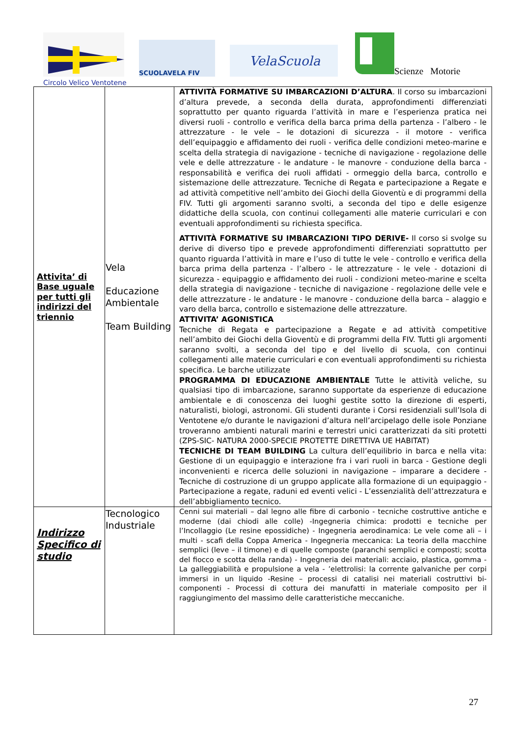SCUOLAVELA FIV
VelaScuola
Scienze Motorie
Circolo Velico Ventotene
| Attivita’ di Base uguale per tutti gli indirizzi del triennio | Vela Educazione Ambientale Team Building | ATTIVITÀ FORMATIVE SU IMBARCAZIONI D’ALTURA . Il corso su imbarcazioni d’altura prevede, a seconda della durata, approfondimenti differenziati soprattutto per quanto riguarda l’attività in mare e l’esperienza pratica nei diversi ruoli - controllo e verifica della barca prima della partenza - l’albero - le attrezzature - le vele – le dotazioni di sicurezza - il motore - verifica dell’equipaggio e affidamento dei ruoli - verifica delle condizioni meteo-marine e scelta della strategia di navigazione - tecniche di navigazione - regolazione delle vele e delle attrezzature - le andature - le manovre - conduzione della barca - responsabilità e verifica dei ruoli affidati - ormeggio della barca, controllo e sistemazione delle attrezzature. Tecniche di Regata e partecipazione a Regate e ad attività competitive nell’ambito dei Giochi della Gioventù e di programmi della FIV. Tutti gli argomenti saranno svolti, a seconda del tipo e delle esigenze didattiche della scuola, con continui collegamenti alle materie curriculari e con eventuali approfondimenti su richiesta specifica. ATTIVITÀ FORMATIVE SU IMBARCAZIONI TIPO DERIVE- Il corso si svolge su derive di diverso tipo e prevede approfondimenti differenziati soprattutto per quanto riguarda l’attività in mare e l’uso di tutte le vele - controllo e verifica della barca prima della partenza - l’albero - le attrezzature - le vele - dotazioni di sicurezza - equipaggio e affidamento dei ruoli - condizioni meteo-marine e scelta della strategia di navigazione - tecniche di navigazione - regolazione delle vele e delle attrezzature - le andature - le manovre - conduzione della barca – alaggio e varo della barca, controllo e sistemazione delle attrezzature. ATTIVITA’ AGONISTICA Tecniche di Regata e partecipazione a Regate e ad attività competitive nell’ambito dei Giochi della Gioventù e di programmi della FIV. Tutti gli argomenti saranno svolti, a seconda del tipo e del livello di scuola, con continui collegamenti alle materie curriculari e con eventuali approfondimenti su richiesta specifica. Le barche utilizzate PROGRAMMA DI EDUCAZIONE AMBIENTALE Tutte le attività veliche, su qualsiasi tipo di imbarcazione, saranno supportate da esperienze di educazione ambientale e di conoscenza dei luoghi gestite sotto la direzione di esperti, naturalisti, biologi, astronomi. Gli studenti durante i Corsi residenziali sull’Isola di Ventotene e/o durante le navigazioni d’altura nell’arcipelago delle isole Ponziane troveranno ambienti naturali marini e terrestri unici caratterizzati da siti protetti (ZPS-SIC- NATURA 2000-SPECIE PROTETTE DIRETTIVA UE HABITAT) TECNICHE DI TEAM BUILDING La cultura dell’equilibrio in barca e nella vita: Gestione di un equipaggio e interazione fra i vari ruoli in barca - Gestione degli inconvenienti e ricerca delle soluzioni in navigazione – imparare a decidere - Tecniche di costruzione di un gruppo applicate alla formazione di un equipaggio - Partecipazione a regate, raduni ed eventi velici - L’essenzialità dell’attrezzatura e dell’abbigliamento tecnico. |
| Indirizzo Specifico di studio | Tecnologico Industriale | Cenni sui materiali – dal legno alle fibre di carbonio - tecniche costruttive antiche e moderne (dai chiodi alle colle) -Ingegneria chimica: prodotti e tecniche per l’Incollaggio (Le resine epossidiche) - Ingegneria aerodinamica: Le vele come ali – i multi - scafi della Coppa America - Ingegneria meccanica: La teoria della macchine semplici (leve – il timone) e di quelle composte (paranchi semplici e composti; scotta del fiocco e scotta della randa) - Ingegneria dei materiali: acciaio, plastica, gomma - La galleggiabilità e propulsione a vela - ’elettrolisi: la corrente galvaniche per corpi immersi in un liquido -Resine – processi di catalisi nei materiali costruttivi bi-componenti - Processi di cottura dei manufatti in materiale composito per il raggiungimento del massimo delle caratteristiche meccaniche. |
27